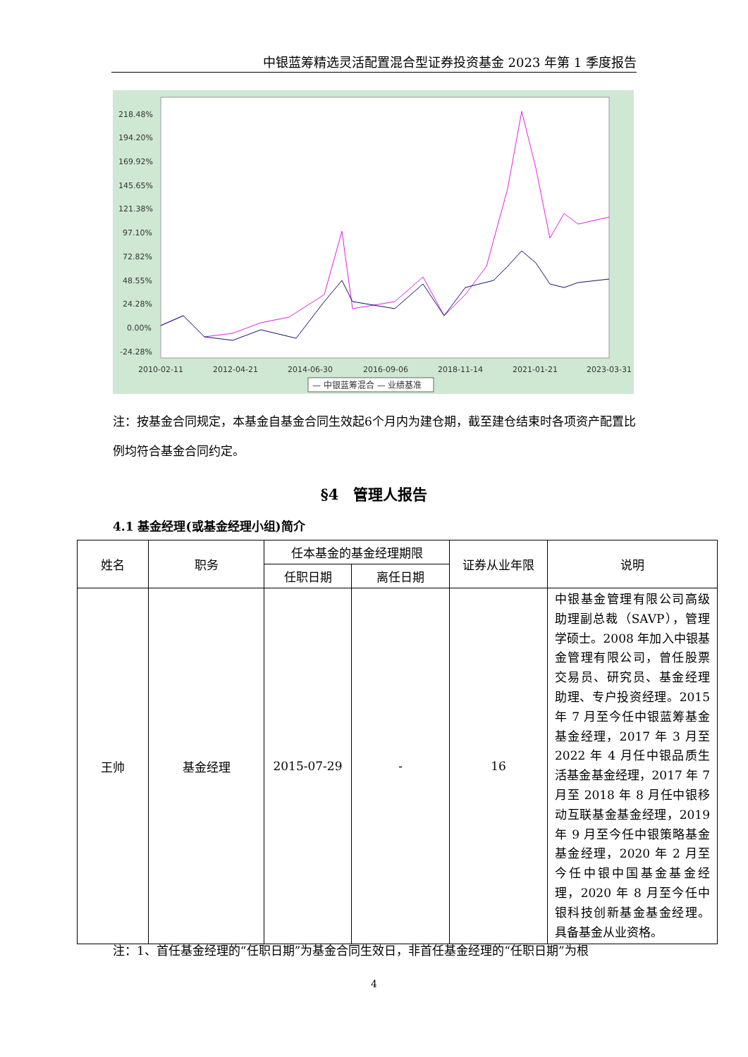中银蓝筹精选灵活配置混合型证券投资基金 2023 年第 1 季度报告
218.48%
194.20%
169.92%
145.65%
121.38%
97.10%
72.82%
48.55%
24.28%
0.00%
-24.28%
2010-02-11
2012-04-21
2014-06-30
2016-09-06
2018-11-14
2021-01-21
2023-03-31
— 中银蓝筹混合 — 业绩基准
注：按基金合同规定，本基金自基金合同生效起6个月内为建仓期，截至建仓结束时各项资产配置比例均符合基金合同约定。
§4　管理人报告
4.1 基金经理(或基金经理小组)简介
| 姓名 | 职务 | 任本基金的基金经理期限 | | 证券从业年限 | 说明 |
| --- | --- | --- | --- | --- | --- |
| | | 任职日期 | 离任日期 | | |
| 王帅 | 基金经理 | 2015-07-29 | - | 16 | 中银基金管理有限公司高级助理副总裁（SAVP），管理学硕士。2008 年加入中银基金管理有限公司，曾任股票交易员、研究员、基金经理助理、专户投资经理。2015 年 7 月至今任中银蓝筹基金基金经理，2017 年 3 月至 2022 年 4 月任中银品质生活基金基金经理，2017 年 7 月至 2018 年 8 月任中银移动互联基金基金经理，2019 年 9 月至今任中银策略基金基金经理，2020 年 2 月至今任中银中国基金基金经理，2020 年 8 月至今任中银科技创新基金基金经理。具备基金从业资格。 |
注：1、首任基金经理的“任职日期”为基金合同生效日，非首任基金经理的“任职日期”为根
4